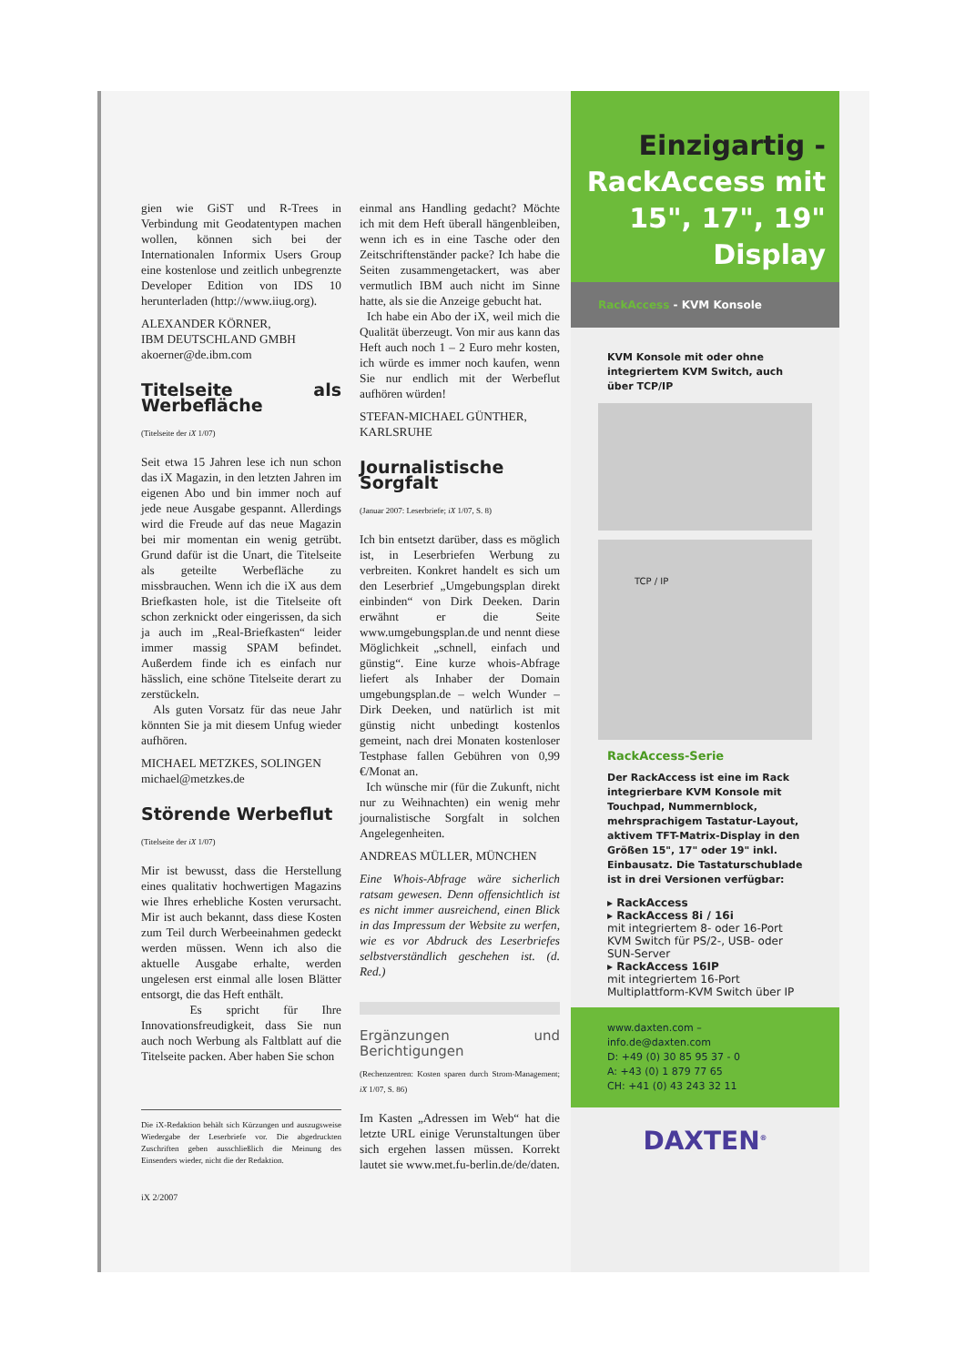gien wie GiST und R-Trees in Verbindung mit Geodatentypen machen wollen, können sich bei der Internationalen Informix Users Group eine kostenlose und zeitlich unbegrenzte Developer Edition von IDS 10 herunterladen (http://www.iiug.org).
ALEXANDER KÖRNER,
IBM DEUTSCHLAND GMBH
akoerner@de.ibm.com
Titelseite als Werbefläche
(Titelseite der iX 1/07)
Seit etwa 15 Jahren lese ich nun schon das iX Magazin, in den letzten Jahren im eigenen Abo und bin immer noch auf jede neue Ausgabe gespannt. Allerdings wird die Freude auf das neue Magazin bei mir momentan ein wenig getrübt. Grund dafür ist die Unart, die Titelseite als geteilte Werbefläche zu missbrauchen. Wenn ich die iX aus dem Briefkasten hole, ist die Titelseite oft schon zerknickt oder eingerissen, da sich ja auch im „Real-Briefkasten“ leider immer massig SPAM befindet. Außerdem finde ich es einfach nur hässlich, eine schöne Titelseite derart zu zerstückeln.
Als guten Vorsatz für das neue Jahr könnten Sie ja mit diesem Unfug wieder aufhören.
MICHAEL METZKES, SOLINGEN
michael@metzkes.de
Störende Werbeflut
(Titelseite der iX 1/07)
Mir ist bewusst, dass die Herstellung eines qualitativ hochwertigen Magazins wie Ihres erhebliche Kosten verursacht. Mir ist auch bekannt, dass diese Kosten zum Teil durch Werbeeinahmen gedeckt werden müssen. Wenn ich also die aktuelle Ausgabe erhalte, werden ungelesen erst einmal alle losen Blätter entsorgt, die das Heft enthält.
Es spricht für Ihre Innovationsfreudigkeit, dass Sie nun auch noch Werbung als Faltblatt auf die Titelseite packen. Aber haben Sie schon
Die iX-Redaktion behält sich Kürzungen und auszugsweise Wiedergabe der Leserbriefe vor. Die abgedruckten Zuschriften geben ausschließlich die Meinung des Einsenders wieder, nicht die der Redaktion.
iX 2/2007
einmal ans Handling gedacht? Möchte ich mit dem Heft überall hängenbleiben, wenn ich es in eine Tasche oder den Zeitschriftenständer packe? Ich habe die Seiten zusammengetackert, was aber vermutlich IBM auch nicht im Sinne hatte, als sie die Anzeige gebucht hat.
Ich habe ein Abo der iX, weil mich die Qualität überzeugt. Von mir aus kann das Heft auch noch 1 – 2 Euro mehr kosten, ich würde es immer noch kaufen, wenn Sie nur endlich mit der Werbeflut aufhören würden!
STEFAN-MICHAEL GÜNTHER,
KARLSRUHE
Journalistische Sorgfalt
(Januar 2007: Leserbriefe; iX 1/07, S. 8)
Ich bin entsetzt darüber, dass es möglich ist, in Leserbriefen Werbung zu verbreiten. Konkret handelt es sich um den Leserbrief „Umgebungsplan direkt einbinden“ von Dirk Deeken. Darin erwähnt er die Seite www.umgebungsplan.de und nennt diese Möglichkeit „schnell, einfach und günstig“. Eine kurze whois-Abfrage liefert als Inhaber der Domain umgebungsplan.de – welch Wunder – Dirk Deeken, und natürlich ist mit günstig nicht unbedingt kostenlos gemeint, nach drei Monaten kostenloser Testphase fallen Gebühren von 0,99 €/Monat an.
Ich wünsche mir (für die Zukunft, nicht nur zu Weihnachten) ein wenig mehr journalistische Sorgfalt in solchen Angelegenheiten.
ANDREAS MÜLLER, MÜNCHEN
Eine Whois-Abfrage wäre sicherlich ratsam gewesen. Denn offensichtlich ist es nicht immer ausreichend, einen Blick in das Impressum der Website zu werfen, wie es vor Abdruck des Leserbriefes selbstverständlich geschehen ist. (d. Red.)
Ergänzungen und Berichtigungen
(Rechenzentren: Kosten sparen durch Strom-Management; iX 1/07, S. 86)
Im Kasten „Adressen im Web“ hat die letzte URL einige Verunstaltungen über sich ergehen lassen müssen. Korrekt lautet sie www.met.fu-berlin.de/de/daten.
Einzigartig -
RackAccess mit
15", 17", 19"
Display
RackAccess - KVM Konsole
KVM Konsole mit oder ohne integriertem KVM Switch, auch über TCP/IP
TCP / IP
RackAccess-Serie
Der RackAccess ist eine im Rack integrierbare KVM Konsole mit Touchpad, Nummernblock, mehrsprachigem Tastatur-Layout, aktivem TFT-Matrix-Display in den Größen 15", 17" oder 19" inkl. Einbausatz. Die Tastaturschublade ist in drei Versionen verfügbar:
▸ RackAccess
▸ RackAccess 8i / 16i
mit integriertem 8- oder 16-Port KVM Switch für PS/2-, USB- oder SUN-Server
▸ RackAccess 16IP
mit integriertem 16-Port Multiplattform-KVM Switch über IP
www.daxten.com – info.de@daxten.com
D: +49 (0) 30 85 95 37 - 0
A: +43 (0) 1 879 77 65
CH: +41 (0) 43 243 32 11
DAXTEN<sup>®</sup>